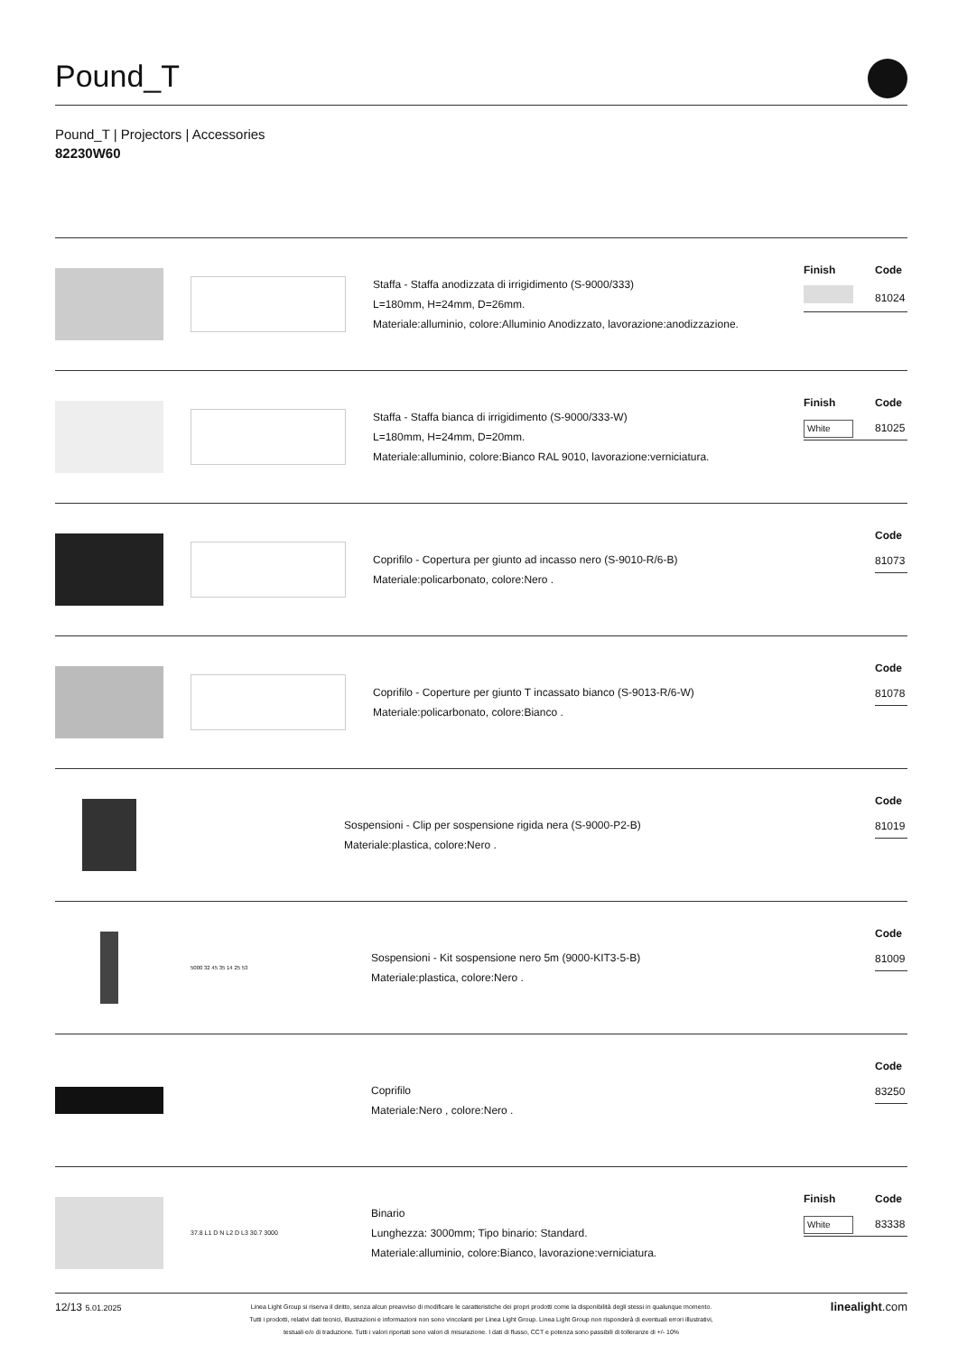Pound_T
Pound_T | Projectors | Accessories
82230W60
Staffa - Staffa anodizzata di irrigidimento (S-9000/333)
L=180mm, H=24mm, D=26mm.
Materiale:alluminio, colore:Alluminio Anodizzato, lavorazione:anodizzazione.
| Finish | Code |
| --- | --- |
| | 81024 |
Staffa - Staffa bianca di irrigidimento (S-9000/333-W)
L=180mm, H=24mm, D=20mm.
Materiale:alluminio, colore:Bianco RAL 9010, lavorazione:verniciatura.
| Finish | Code |
| --- | --- |
| White | 81025 |
Coprifilo - Copertura per giunto ad incasso nero (S-9010-R/6-B)
Materiale:policarbonato, colore:Nero .
| Code |
| --- |
| 81073 |
Coprifilo - Coperture per giunto T incassato bianco (S-9013-R/6-W)
Materiale:policarbonato, colore:Bianco .
| Code |
| --- |
| 81078 |
Sospensioni - Clip per sospensione rigida nera (S-9000-P2-B)
Materiale:plastica, colore:Nero .
| Code |
| --- |
| 81019 |
5000 32 45 35 14 25 53
Sospensioni - Kit sospensione nero 5m (9000-KIT3-5-B)
Materiale:plastica, colore:Nero .
| Code |
| --- |
| 81009 |
Coprifilo
Materiale:Nero , colore:Nero .
| Code |
| --- |
| 83250 |
37.8 L1 D N L2 D L3 30.7 3000
Binario
Lunghezza: 3000mm; Tipo binario: Standard.
Materiale:alluminio, colore:Bianco, lavorazione:verniciatura.
| Finish | Code |
| --- | --- |
| White | 83338 |
12/13 5.01.2025
Linea Light Group si riserva il diritto, senza alcun preavviso di modificare le caratteristiche dei propri prodotti come la disponibilità degli stessi in qualunque momento.
Tutti i prodotti, relativi dati tecnici, illustrazioni e informazioni non sono vincolanti per Linea Light Group. Linea Light Group non risponderà di eventuali errori illustrativi,
testuali e/o di traduzione. Tutti i valori riportati sono valori di misurazione. I dati di flusso, CCT e potenza sono passibili di tolleranze di +/- 10%
linealight.com